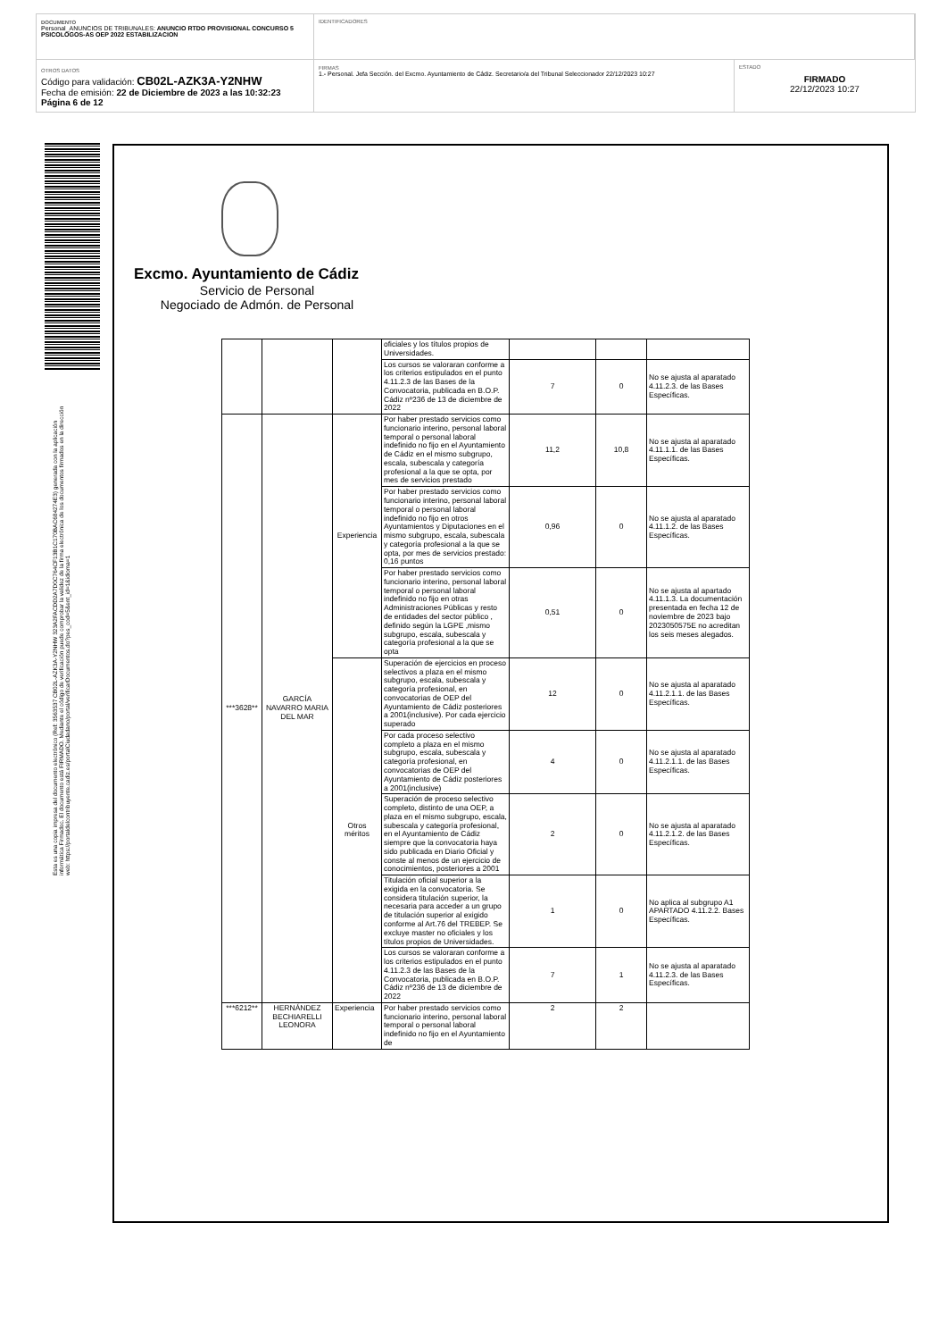DOCUMENTO
Personal_ANUNCIOS DE TRIBUNALES: ANUNCIO RTDO PROVISIONAL CONCURSO 5 PSICOLOGOS-AS OEP 2022 ESTABILIZACION
IDENTIFICADORES
OTROS DATOS
Código para validación: CB02L-AZK3A-Y2NHW
Fecha de emisión: 22 de Diciembre de 2023 a las 10:32:23
Página 6 de 12
FIRMAS
1.- Personal. Jefa Sección. del Excmo. Ayuntamiento de Cádiz. Secretario/a del Tribunal Seleccionador 22/12/2023 10:27
ESTADO
FIRMADO
22/12/2023 10:27
Esta es una copia impresa del documento electrónico (Ref: 3563537 CB02L-AZK3A-Y2NHW 323A2FACDD2A7D0C764CF13B1C170BAC684274E3) generada con la aplicación informática Firmadoc. El documento está FIRMADO. Mediante el código de verificación puede comprobar la validez de la firma electrónica de los documentos firmados en la dirección web: https://portaldelcontribuyente.cadiz.es/portalCiudadano/portal/verificarDocumentos.do?pes_cod=5&ent_id=1&idioma=1
Excmo. Ayuntamiento de Cádiz
Servicio de Personal
Negociado de Admón. de Personal
| | | | oficiales y los títulos propios de Universidades. | | | |
| | | | Los cursos se valoraran conforme a los criterios estipulados en el punto 4.11.2.3 de las Bases de la Convocatoria, publicada en B.O.P. Cádiz nº236 de 13 de diciembre de 2022 | 7 | 0 | No se ajusta al aparatado 4.11.2.3. de las Bases Específicas. |
| ***3628** | GARCÍA NAVARRO MARIA DEL MAR | Experiencia | Por haber prestado servicios como funcionario interino, personal laboral temporal o personal laboral indefinido no fijo en el Ayuntamiento de Cádiz en el mismo subgrupo, escala, subescala y categoría profesional a la que se opta, por mes de servicios prestado | 11,2 | 10,8 | No se ajusta al aparatado 4.11.1.1. de las Bases Específicas. |
| | | | Por haber prestado servicios como funcionario interino, personal laboral temporal o personal laboral indefinido no fijo en otros Ayuntamientos y Diputaciones en el mismo subgrupo, escala, subescala y categoría profesional a la que se opta, por mes de servicios prestado: 0,16 puntos | 0,96 | 0 | No se ajusta al aparatado 4.11.1.2. de las Bases Específicas. |
| | | | Por haber prestado servicios como funcionario interino, personal laboral temporal o personal laboral indefinido no fijo en otras Administraciones Públicas y resto de entidades del sector público , definido según la LGPE ,mismo subgrupo, escala, subescala y categoría profesional a la que se opta | 0,51 | 0 | No se ajusta al apartado 4.11.1.3. La documentación presentada en fecha 12 de noviembre de 2023 bajo 2023050575E no acreditan los seis meses alegados. |
| | | Otros méritos | Superación de ejercicios en proceso selectivos a plaza en el mismo subgrupo, escala, subescala y categoría profesional, en convocatorias de OEP del Ayuntamiento de Cádiz posteriores a 2001(inclusive). Por cada ejercicio superado | 12 | 0 | No se ajusta al aparatado 4.11.2.1.1. de las Bases Específicas. |
| | | | Por cada proceso selectivo completo a plaza en el mismo subgrupo, escala, subescala y categoría profesional, en convocatorias de OEP del Ayuntamiento de Cádiz posteriores a 2001(inclusive) | 4 | 0 | No se ajusta al aparatado 4.11.2.1.1. de las Bases Específicas. |
| | | | Superación de proceso selectivo completo, distinto de una OEP, a plaza en el mismo subgrupo, escala, subescala y categoría profesional, en el Ayuntamiento de Cádiz siempre que la convocatoria haya sido publicada en Diario Oficial y conste al menos de un ejercicio de conocimientos, posteriores a 2001 | 2 | 0 | No se ajusta al aparatado 4.11.2.1.2. de las Bases Específicas. |
| | | | Titulación oficial superior a la exigida en la convocatoria. Se considera titulación superior, la necesaria para acceder a un grupo de titulación superior al exigido conforme al Art.76 del TREBEP. Se excluye master no oficiales y los títulos propios de Universidades. | 1 | 0 | No aplica al subgrupo A1 APARTADO 4.11.2.2. Bases Específicas. |
| | | | Los cursos se valoraran conforme a los criterios estipulados en el punto 4.11.2.3 de las Bases de la Convocatoria, publicada en B.O.P. Cádiz nº236 de 13 de diciembre de 2022 | 7 | 1 | No se ajusta al aparatado 4.11.2.3. de las Bases Específicas. |
| ***6212** | HERNÁNDEZ BECHIARELLI LEONORA | Experiencia | Por haber prestado servicios como funcionario interino, personal laboral temporal o personal laboral indefinido no fijo en el Ayuntamiento de | 2 | 2 | |